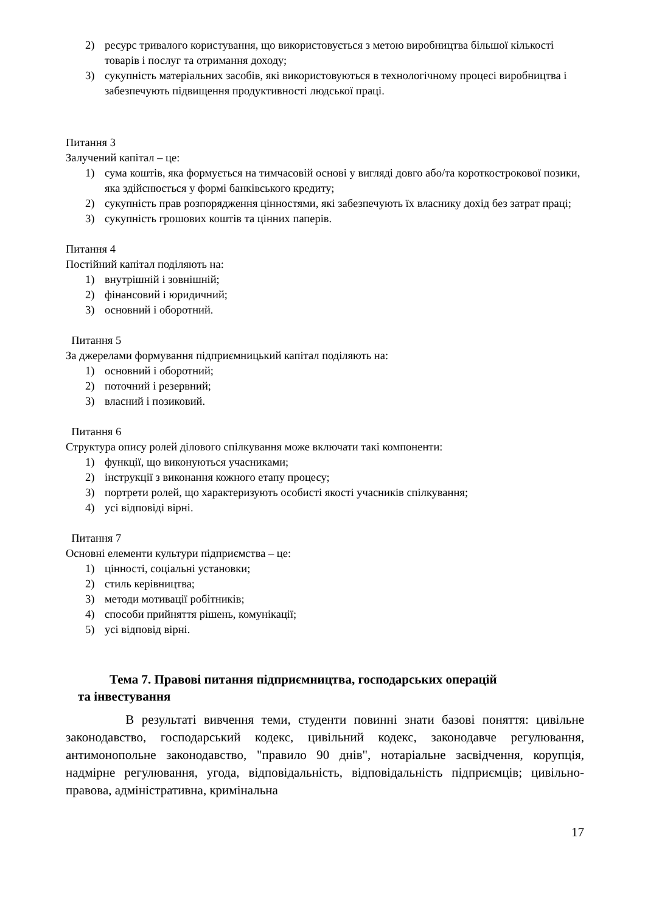2) ресурс тривалого користування, що використовується з метою виробництва більшої кількості товарів і послуг та отримання доходу;
3) сукупність матеріальних засобів, які використовуються в технологічному процесі виробництва і забезпечують підвищення продуктивності людської праці.
Питання 3
Залучений капітал – це:
1) сума коштів, яка формується на тимчасовій основі у вигляді довго або/та короткострокової позики, яка здійснюється у формі банківського кредиту;
2) сукупність прав розпорядження цінностями, які забезпечують їх власнику дохід без затрат праці;
3) сукупність грошових коштів та цінних паперів.
Питання 4
Постійний капітал поділяють на:
1) внутрішній і зовнішній;
2) фінансовий і юридичний;
3) основний і оборотний.
Питання 5
За джерелами формування підприємницький капітал поділяють на:
1) основний і оборотний;
2) поточний і резервний;
3) власний і позиковий.
Питання 6
Структура опису ролей ділового спілкування може включати такі компоненти:
1) функції, що виконуються учасниками;
2) інструкції з виконання кожного етапу процесу;
3) портрети ролей, що характеризують особисті якості учасників спілкування;
4) усі відповіді вірні.
Питання 7
Основні елементи культури підприємства – це:
1) цінності, соціальні установки;
2) стиль керівництва;
3) методи мотивації робітників;
4) способи прийняття рішень, комунікації;
5) усі відповід вірні.
Тема 7. Правові питання підприємництва, господарських операцій
та інвестування
В результаті вивчення теми, студенти повинні знати базові поняття: цивільне законодавство, господарський кодекс, цивільний кодекс, законодавче регулювання, антимонопольне законодавство, "правило 90 днів", нотаріальне засвідчення, корупція, надмірне регулювання, угода, відповідальність, відповідальність підприємців; цивільно-правова, адміністративна, кримінальна
17